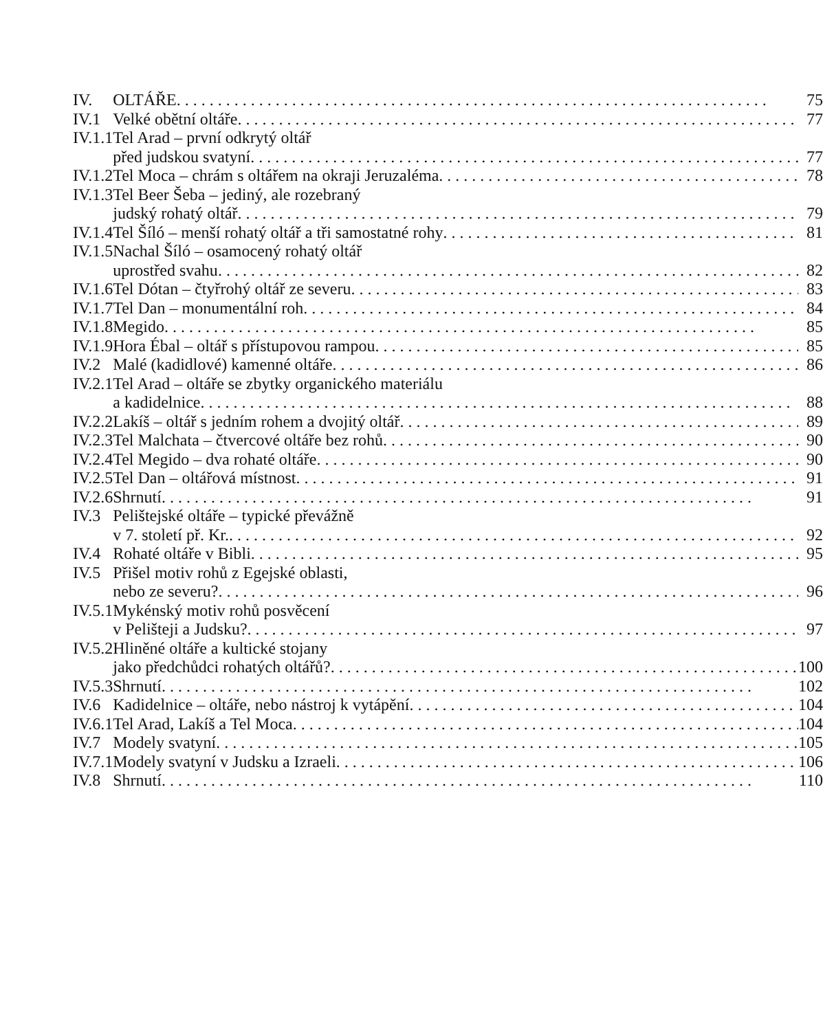| IV. | OLTÁŘE | 75 |
| IV.1 | Velké obětní oltáře | 77 |
| IV.1.1 | Tel Arad – první odkrytý oltář | |
| | před judskou svatyní | 77 |
| IV.1.2 | Tel Moca – chrám s oltářem na okraji Jeruzaléma | 78 |
| IV.1.3 | Tel Beer Šeba – jediný, ale rozebraný | |
| | judský rohatý oltář | 79 |
| IV.1.4 | Tel Šíló – menší rohatý oltář a tři samostatné rohy | 81 |
| IV.1.5 | Nachal Šíló – osamocený rohatý oltář | |
| | uprostřed svahu | 82 |
| IV.1.6 | Tel Dótan – čtyřrohý oltář ze severu | 83 |
| IV.1.7 | Tel Dan – monumentální roh | 84 |
| IV.1.8 | Megido | 85 |
| IV.1.9 | Hora Ébal – oltář s přístupovou rampou | 85 |
| IV.2 | Malé (kadidlové) kamenné oltáře | 86 |
| IV.2.1 | Tel Arad – oltáře se zbytky organického materiálu | |
| | a kadidelnice | 88 |
| IV.2.2 | Lakíš – oltář s jedním rohem a dvojitý oltář | 89 |
| IV.2.3 | Tel Malchata – čtvercové oltáře bez rohů | 90 |
| IV.2.4 | Tel Megido – dva rohaté oltáře | 90 |
| IV.2.5 | Tel Dan – oltářová místnost | 91 |
| IV.2.6 | Shrnutí | 91 |
| IV.3 | Pelištejské oltáře – typické převážně | |
| | v 7. století př. Kr. | 92 |
| IV.4 | Rohaté oltáře v Bibli | 95 |
| IV.5 | Přišel motiv rohů z Egejské oblasti, | |
| | nebo ze severu? | 96 |
| IV.5.1 | Mykénský motiv rohů posvěcení | |
| | v Pelišteji a Judsku? | 97 |
| IV.5.2 | Hliněné oltáře a kultické stojany | |
| | jako předchůdci rohatých oltářů? | 100 |
| IV.5.3 | Shrnutí | 102 |
| IV.6 | Kadidelnice – oltáře, nebo nástroj k vytápění | 104 |
| IV.6.1 | Tel Arad, Lakíš a Tel Moca | 104 |
| IV.7 | Modely svatyní | 105 |
| IV.7.1 | Modely svatyní v Judsku a Izraeli | 106 |
| IV.8 | Shrnutí | 110 |